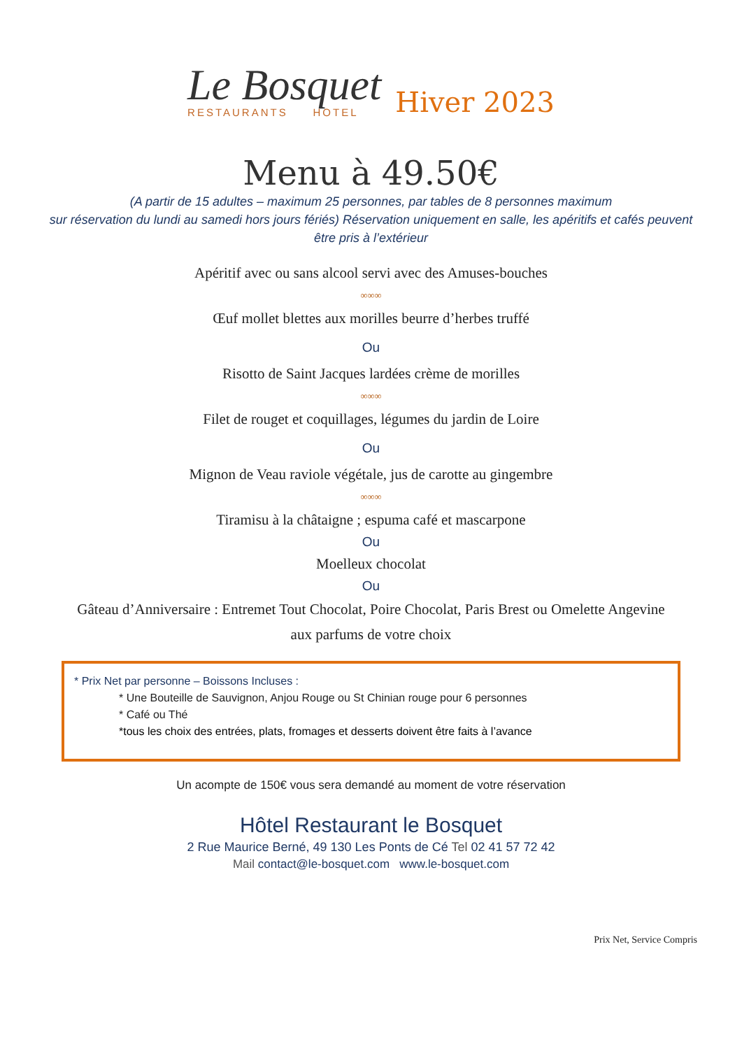Le Bosquet
RESTAURANTS HOTEL
Hiver 2023
Menu à 49.50€
(A partir de 15 adultes – maximum 25 personnes, par tables de 8 personnes maximum
sur réservation du lundi au samedi hors jours fériés) Réservation uniquement en salle, les apéritifs et cafés peuvent être pris à l’extérieur
Apéritif avec ou sans alcool servi avec des Amuses-bouches
∞∞∞
Œuf mollet blettes aux morilles beurre d’herbes truffé
Ou
Risotto de Saint Jacques lardées crème de morilles
∞∞∞
Filet de rouget et coquillages, légumes du jardin de Loire
Ou
Mignon de Veau raviole végétale, jus de carotte au gingembre
∞∞∞
Tiramisu à la châtaigne ; espuma café et mascarpone
Ou
Moelleux chocolat
Ou
Gâteau d’Anniversaire : Entremet Tout Chocolat, Poire Chocolat, Paris Brest ou Omelette Angevine
aux parfums de votre choix
* Prix Net par personne – Boissons Incluses :
* Une Bouteille de Sauvignon, Anjou Rouge ou St Chinian rouge pour 6 personnes
* Café ou Thé
*tous les choix des entrées, plats, fromages et desserts doivent être faits à l’avance
Un acompte de 150€ vous sera demandé au moment de votre réservation
Hôtel Restaurant le Bosquet
2 Rue Maurice Berné, 49 130 Les Ponts de Cé Tel 02 41 57 72 42
Mail contact@le-bosquet.com www.le-bosquet.com
Prix Net, Service Compris